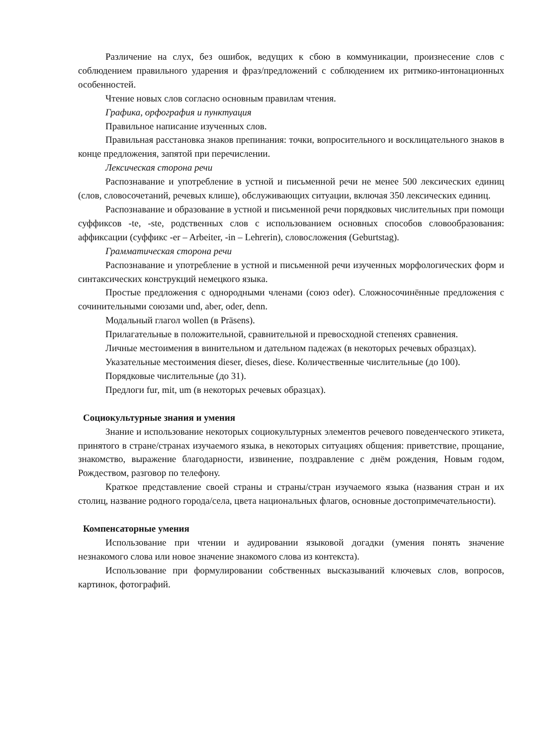Различение на слух, без ошибок, ведущих к сбою в коммуникации, произнесение слов с соблюдением правильного ударения и фраз/предложений с соблюдением их ритмико-интонационных особенностей.
Чтение новых слов согласно основным правилам чтения.
Графика, орфография и пунктуация
Правильное написание изученных слов.
Правильная расстановка знаков препинания: точки, вопросительного и восклицательного знаков в конце предложения, запятой при перечислении.
Лексическая сторона речи
Распознавание и употребление в устной и письменной речи не менее 500 лексических единиц (слов, словосочетаний, речевых клише), обслуживающих ситуации, включая 350 лексических единиц.
Распознавание и образование в устной и письменной речи порядковых числительных при помощи суффиксов -te, -ste, родственных слов с использованием основных способов словообразования: аффиксации (суффикс -er – Arbeiter, -in – Lehrerin), словосложения (Geburtstag).
Грамматическая сторона речи
Распознавание и употребление в устной и письменной речи изученных морфологических форм и синтаксических конструкций немецкого языка.
Простые предложения с однородными членами (союз oder). Сложносочинённые предложения с сочинительными союзами und, aber, oder, denn.
Модальный глагол wollen (в Präsens).
Прилагательные в положительной, сравнительной и превосходной степенях сравнения.
Личные местоимения в винительном и дательном падежах (в некоторых речевых образцах).
Указательные местоимения dieser, dieses, diese. Количественные числительные (до 100).
Порядковые числительные (до 31).
Предлоги fur, mit, um (в некоторых речевых образцах).
Социокультурные знания и умения
Знание и использование некоторых социокультурных элементов речевого поведенческого этикета, принятого в стране/странах изучаемого языка, в некоторых ситуациях общения: приветствие, прощание, знакомство, выражение благодарности, извинение, поздравление с днём рождения, Новым годом, Рождеством, разговор по телефону.
Краткое представление своей страны и страны/стран изучаемого языка (названия стран и их столиц, название родного города/села, цвета национальных флагов, основные достопримечательности).
Компенсаторные умения
Использование при чтении и аудировании языковой догадки (умения понять значение незнакомого слова или новое значение знакомого слова из контекста).
Использование при формулировании собственных высказываний ключевых слов, вопросов, картинок, фотографий.